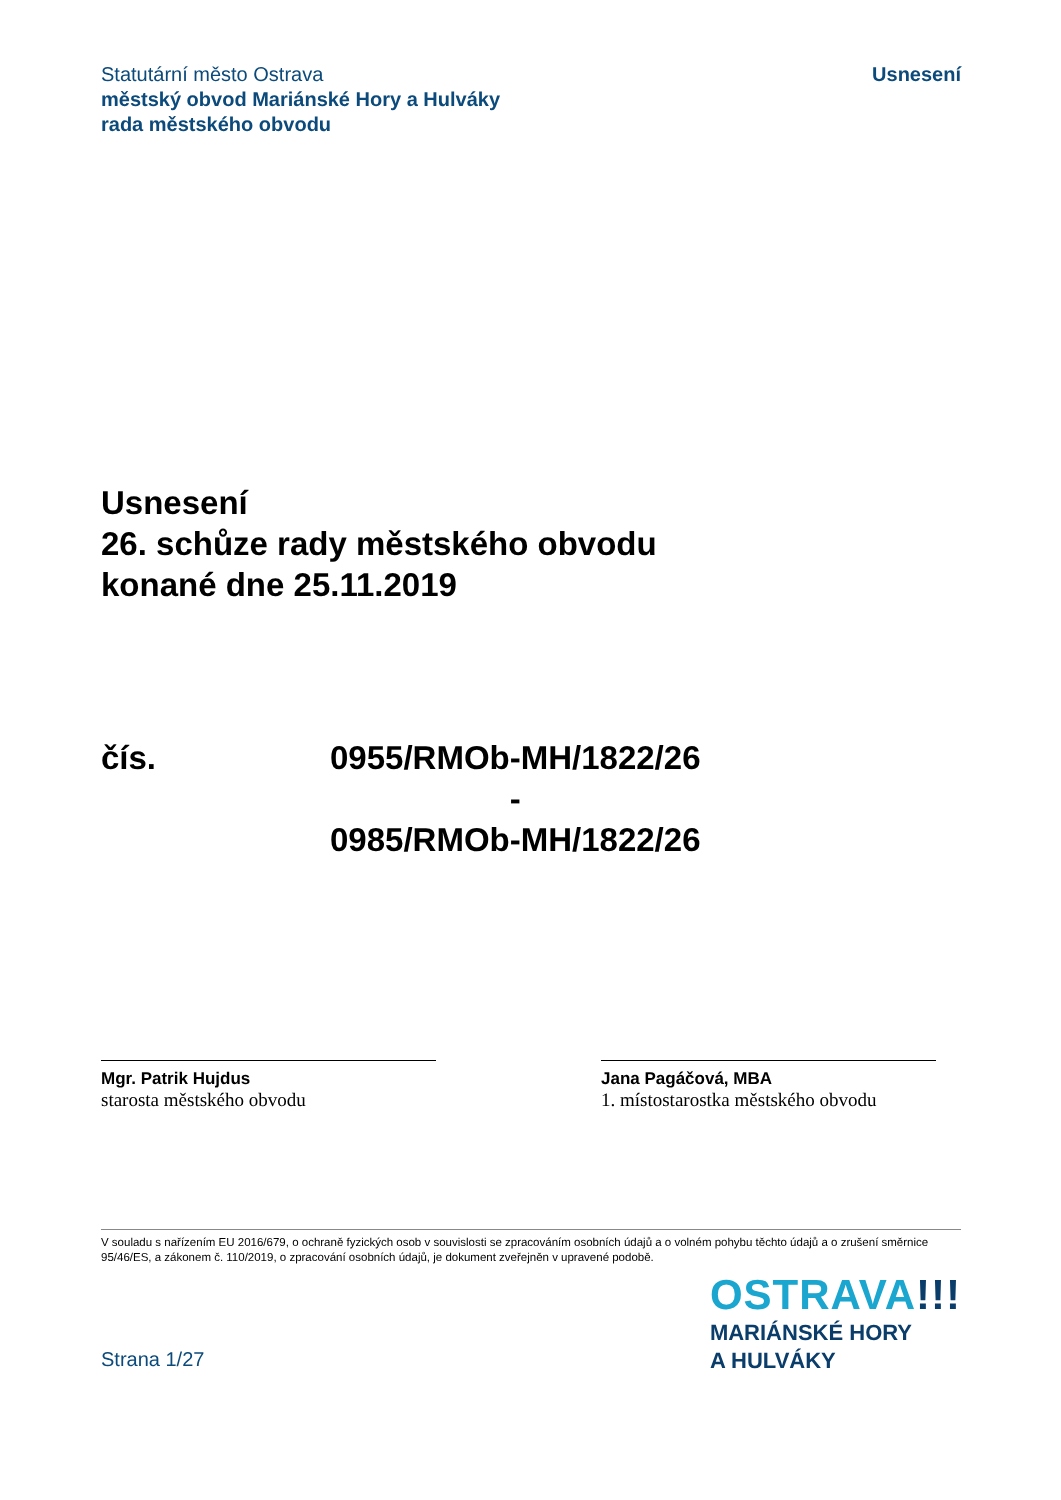Statutární město Ostrava
městský obvod Mariánské Hory a Hulváky
rada městského obvodu
Usnesení
Usnesení
26. schůze rady městského obvodu
konané dne 25.11.2019
čís. 0955/RMOb-MH/1822/26
-
0985/RMOb-MH/1822/26
Mgr. Patrik Hujdus
starosta městského obvodu
Jana Pagáčová, MBA
1. místostarostka městského obvodu
V souladu s nařízením EU 2016/679, o ochraně fyzických osob v souvislosti se zpracováním osobních údajů a o volném pohybu těchto údajů a o zrušení směrnice 95/46/ES, a zákonem č. 110/2019, o zpracování osobních údajů, je dokument zveřejněn v upravené podobě.
Strana 1/27
OSTRAVA!!!
MARIÁNSKÉ HORY
A HULVÁKY